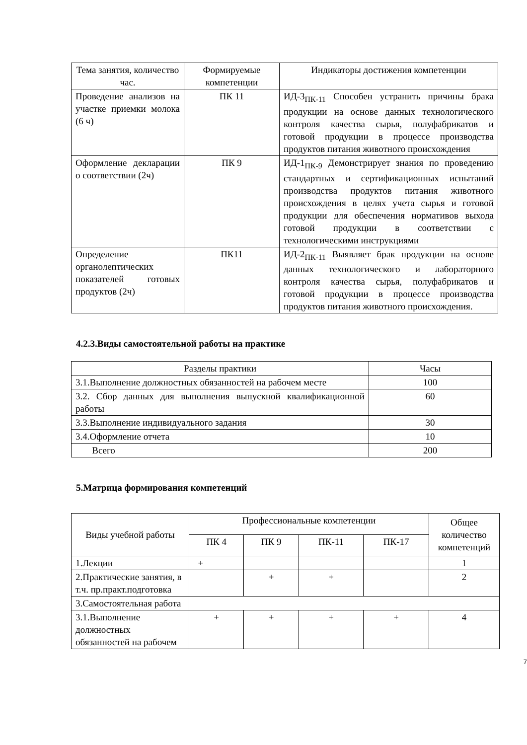| Тема занятия, количество час. | Формируемые компетенции | Индикаторы достижения компетенции |
| --- | --- | --- |
| Проведение анализов на участке приемки молока (6 ч) | ПК 11 | ИД-3<sub>ПК-11</sub> Способен устранить причины брака продукции на основе данных технологического контроля качества сырья, полуфабрикатов и готовой продукции в процессе производства продуктов питания животного происхождения |
| Оформление декларации о соответствии (2ч) | ПК 9 | ИД-1<sub>ПК-9</sub> Демонстрирует знания по проведению стандартных и сертификационных испытаний производства продуктов питания животного происхождения в целях учета сырья и готовой продукции для обеспечения нормативов выхода готовой продукции в соответствии с технологическими инструкциями |
| Определение органолептических показателей готовых продуктов (2ч) | ПК11 | ИД-2<sub>ПК-11</sub> Выявляет брак продукции на основе данных технологического и лабораторного контроля качества сырья, полуфабрикатов и готовой продукции в процессе производства продуктов питания животного происхождения. |
4.2.3.Виды самостоятельной работы на практике
| Разделы практики | Часы |
| --- | --- |
| 3.1.Выполнение должностных обязанностей на рабочем месте | 100 |
| 3.2. Сбор данных для выполнения выпускной квалификационной работы | 60 |
| 3.3.Выполнение индивидуального задания | 30 |
| 3.4.Оформление отчета | 10 |
| Всего | 200 |
5.Матрица формирования компетенций
| Виды учебной работы | Профессиональные компетенции | | | | Общее количество компетенций |
| --- | --- | --- | --- | --- | --- |
| | ПК 4 | ПК 9 | ПК-11 | ПК-17 | |
| 1.Лекции | + | | | | 1 |
| 2.Практические занятия, в т.ч. пр.практ.подготовка | | + | + | | 2 |
| 3.Самостоятельная работа | | | | | |
| 3.1.Выполнение должностных обязанностей на рабочем | + | + | + | + | 4 |
7